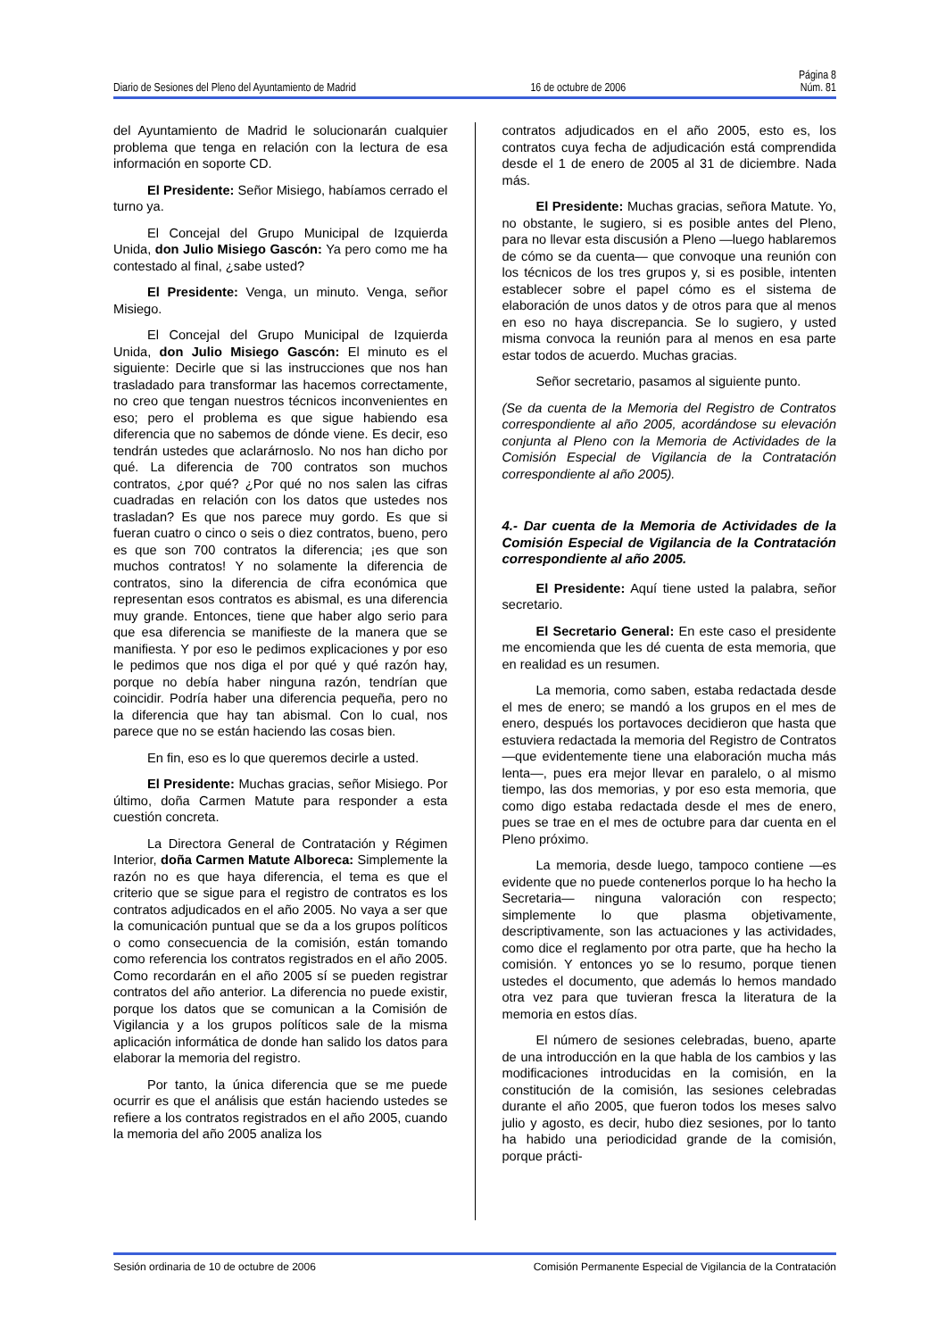Página 8
Diario de Sesiones del Pleno del Ayuntamiento de Madrid 16 de octubre de 2006 Núm. 81
del Ayuntamiento de Madrid le solucionarán cualquier problema que tenga en relación con la lectura de esa información en soporte CD.
El Presidente: Señor Misiego, habíamos cerrado el turno ya.
El Concejal del Grupo Municipal de Izquierda Unida, don Julio Misiego Gascón: Ya pero como me ha contestado al final, ¿sabe usted?
El Presidente: Venga, un minuto. Venga, señor Misiego.
El Concejal del Grupo Municipal de Izquierda Unida, don Julio Misiego Gascón: El minuto es el siguiente: Decirle que si las instrucciones que nos han trasladado para transformar las hacemos correctamente, no creo que tengan nuestros técnicos inconvenientes en eso; pero el problema es que sigue habiendo esa diferencia que no sabemos de dónde viene. Es decir, eso tendrán ustedes que aclarárnoslo. No nos han dicho por qué. La diferencia de 700 contratos son muchos contratos, ¿por qué? ¿Por qué no nos salen las cifras cuadradas en relación con los datos que ustedes nos trasladan? Es que nos parece muy gordo. Es que si fueran cuatro o cinco o seis o diez contratos, bueno, pero es que son 700 contratos la diferencia; ¡es que son muchos contratos! Y no solamente la diferencia de contratos, sino la diferencia de cifra económica que representan esos contratos es abismal, es una diferencia muy grande. Entonces, tiene que haber algo serio para que esa diferencia se manifieste de la manera que se manifiesta. Y por eso le pedimos explicaciones y por eso le pedimos que nos diga el por qué y qué razón hay, porque no debía haber ninguna razón, tendrían que coincidir. Podría haber una diferencia pequeña, pero no la diferencia que hay tan abismal. Con lo cual, nos parece que no se están haciendo las cosas bien.
En fin, eso es lo que queremos decirle a usted.
El Presidente: Muchas gracias, señor Misiego. Por último, doña Carmen Matute para responder a esta cuestión concreta.
La Directora General de Contratación y Régimen Interior, doña Carmen Matute Alboreca: Simplemente la razón no es que haya diferencia, el tema es que el criterio que se sigue para el registro de contratos es los contratos adjudicados en el año 2005. No vaya a ser que la comunicación puntual que se da a los grupos políticos o como consecuencia de la comisión, están tomando como referencia los contratos registrados en el año 2005. Como recordarán en el año 2005 sí se pueden registrar contratos del año anterior. La diferencia no puede existir, porque los datos que se comunican a la Comisión de Vigilancia y a los grupos políticos sale de la misma aplicación informática de donde han salido los datos para elaborar la memoria del registro.
Por tanto, la única diferencia que se me puede ocurrir es que el análisis que están haciendo ustedes se refiere a los contratos registrados en el año 2005, cuando la memoria del año 2005 analiza los
contratos adjudicados en el año 2005, esto es, los contratos cuya fecha de adjudicación está comprendida desde el 1 de enero de 2005 al 31 de diciembre. Nada más.
El Presidente: Muchas gracias, señora Matute. Yo, no obstante, le sugiero, si es posible antes del Pleno, para no llevar esta discusión a Pleno —luego hablaremos de cómo se da cuenta— que convoque una reunión con los técnicos de los tres grupos y, si es posible, intenten establecer sobre el papel cómo es el sistema de elaboración de unos datos y de otros para que al menos en eso no haya discrepancia. Se lo sugiero, y usted misma convoca la reunión para al menos en esa parte estar todos de acuerdo. Muchas gracias.
Señor secretario, pasamos al siguiente punto.
(Se da cuenta de la Memoria del Registro de Contratos correspondiente al año 2005, acordándose su elevación conjunta al Pleno con la Memoria de Actividades de la Comisión Especial de Vigilancia de la Contratación correspondiente al año 2005).
4.- Dar cuenta de la Memoria de Actividades de la Comisión Especial de Vigilancia de la Contratación correspondiente al año 2005.
El Presidente: Aquí tiene usted la palabra, señor secretario.
El Secretario General: En este caso el presidente me encomienda que les dé cuenta de esta memoria, que en realidad es un resumen.
La memoria, como saben, estaba redactada desde el mes de enero; se mandó a los grupos en el mes de enero, después los portavoces decidieron que hasta que estuviera redactada la memoria del Registro de Contratos —que evidentemente tiene una elaboración mucha más lenta—, pues era mejor llevar en paralelo, o al mismo tiempo, las dos memorias, y por eso esta memoria, que como digo estaba redactada desde el mes de enero, pues se trae en el mes de octubre para dar cuenta en el Pleno próximo.
La memoria, desde luego, tampoco contiene —es evidente que no puede contenerlos porque lo ha hecho la Secretaria— ninguna valoración con respecto; simplemente lo que plasma objetivamente, descriptivamente, son las actuaciones y las actividades, como dice el reglamento por otra parte, que ha hecho la comisión. Y entonces yo se lo resumo, porque tienen ustedes el documento, que además lo hemos mandado otra vez para que tuvieran fresca la literatura de la memoria en estos días.
El número de sesiones celebradas, bueno, aparte de una introducción en la que habla de los cambios y las modificaciones introducidas en la comisión, en la constitución de la comisión, las sesiones celebradas durante el año 2005, que fueron todos los meses salvo julio y agosto, es decir, hubo diez sesiones, por lo tanto ha habido una periodicidad grande de la comisión, porque prácti-
Sesión ordinaria de 10 de octubre de 2006 Comisión Permanente Especial de Vigilancia de la Contratación